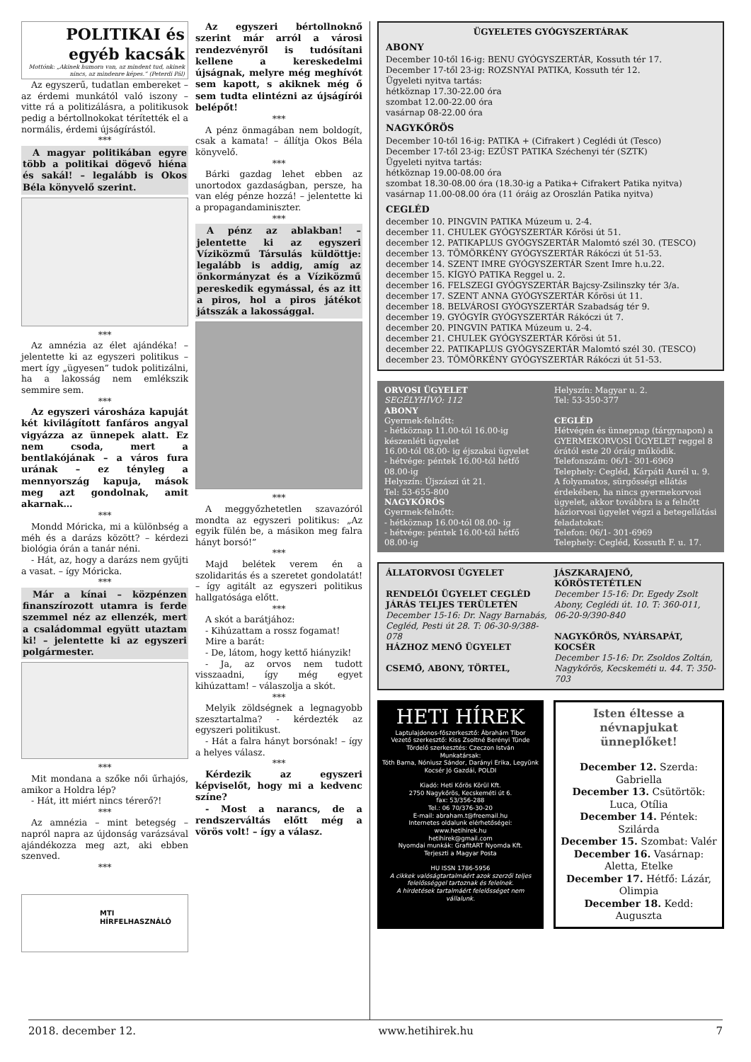POLITIKAI és egyéb kacsák
Mottónk: „Akinek humora van, az mindent tud, akinek nincs, az mindenre képes.” (Peterdi Pál)
Az egyszerű, tudatlan embereket – az érdemi munkától való iszony – vitte rá a politizálásra, a politikusok pedig a bértollnokokat térítették el a normális, érdemi újságírástól.
***
A magyar politikában egyre több a politikai dögevő hiéna és sakál! – legalább is Okos Béla könyvelő szerint.
***
Az amnézia az élet ajándéka! – jelentette ki az egyszeri politikus – mert így „ügyesen” tudok politizálni, ha a lakosság nem emlékszik semmire sem.
***
Az egyszeri városháza kapuját két kivilágított fanfáros angyal vigyázza az ünnepek alatt. Ez nem csoda, mert a bentlakójának – a város fura urának – ez tényleg a mennyország kapuja, mások meg azt gondolnak, amit akarnak…
***
Mondd Móricka, mi a különbség a méh és a darázs között? – kérdezi biológia órán a tanár néni.
- Hát, az, hogy a darázs nem gyűjti a vasat. – így Móricka.
***
Már a kínai – közpénzen finanszírozott utamra is ferde szemmel néz az ellenzék, mert a családommal együtt utaztam ki! – jelentette ki az egyszeri polgármester.
***
Mit mondana a szőke női űrhajós, amikor a Holdra lép?
- Hát, itt miért nincs térerő?!
***
Az amnézia – mint betegség – napról napra az újdonság varázsával ajándékozza meg azt, aki ebben szenved.
***
MTI
HÍRFELHASZNÁLÓ
Az egyszeri bértollnoknő szerint már arról a városi rendezvényről is tudósítani kellene a kereskedelmi újságnak, melyre még meghívót sem kapott, s akiknek még ő sem tudta elintézni az újságírói belépőt!
***
A pénz önmagában nem boldogít, csak a kamata! – állítja Okos Béla könyvelő.
***
Bárki gazdag lehet ebben az unortodox gazdaságban, persze, ha van elég pénze hozzá! – jelentette ki a propagandaminiszter.
***
A pénz az ablakban! – jelentette ki az egyszeri Víziközmű Társulás küldöttje: legalább is addig, amíg az önkormányzat és a Víziközmű pereskedik egymással, és az itt a piros, hol a piros játékot játsszák a lakossággal.
***
A meggyőzhetetlen szavazóról mondta az egyszeri politikus: „Az egyik fülén be, a másikon meg falra hányt borsó!”
***
Majd belétek verem én a szolidaritás és a szeretet gondolatát! – így agitált az egyszeri politikus hallgatósága előtt.
***
A skót a barátjához:
- Kihúzattam a rossz fogamat!
Mire a barát:
- De, látom, hogy kettő hiányzik!
- Ja, az orvos nem tudott visszaadni, így még egyet kihúzattam! – válaszolja a skót.
***
Melyik zöldségnek a legnagyobb szesztartalma? - kérdezték az egyszeri politikust.
- Hát a falra hányt borsónak! – így a helyes válasz.
***
Kérdezik az egyszeri képviselőt, hogy mi a kedvenc színe?
- Most a narancs, de a rendszerváltás előtt még a vörös volt! – így a válasz.
ÜGYELETES GYÓGYSZERTÁRAK
ABONY
December 10-től 16-ig: BENU GYÓGYSZERTÁR, Kossuth tér 17.
December 17-től 23-ig: ROZSNYAI PATIKA, Kossuth tér 12.
Ügyeleti nyitva tartás:
hétköznap 17.30-22.00 óra
szombat 12.00-22.00 óra
vasárnap 08-22.00 óra
NAGYKŐRÖS
December 10-től 16-ig: PATIKA + (Cifrakert ) Ceglédi út (Tesco)
December 17-től 23-ig: EZÜST PATIKA Széchenyi tér (SZTK)
Ügyeleti nyitva tartás:
hétköznap 19.00-08.00 óra
szombat 18.30-08.00 óra (18.30-ig a Patika+ Cifrakert Patika nyitva)
vasárnap 11.00-08.00 óra (11 óráig az Oroszlán Patika nyitva)
CEGLÉD
december 10. PINGVIN PATIKA Múzeum u. 2-4.
december 11. CHULEK GYÓGYSZERTÁR Kőrösi út 51.
december 12. PATIKAPLUS GYÓGYSZERTÁR Malomtó szél 30. (TESCO)
december 13. TÖMÖRKÉNY GYÓGYSZERTÁR Rákóczi út 51-53.
december 14. SZENT IMRE GYÓGYSZERTÁR Szent Imre h.u.22.
december 15. KÍGYÓ PATIKA Reggel u. 2.
december 16. FELSZEGI GYÓGYSZERTÁR Bajcsy-Zsilinszky tér 3/a.
december 17. SZENT ANNA GYÓGYSZERTÁR Kőrösi út 11.
december 18. BELVÁROSI GYÓGYSZERTÁR Szabadság tér 9.
december 19. GYÓGYÍR GYÓGYSZERTÁR Rákóczi út 7.
december 20. PINGVIN PATIKA Múzeum u. 2-4.
december 21. CHULEK GYÓGYSZERTÁR Kőrösi út 51.
december 22. PATIKAPLUS GYÓGYSZERTÁR Malomtó szél 30. (TESCO)
december 23. TÖMÖRKÉNY GYÓGYSZERTÁR Rákóczi út 51-53.
ORVOSI ÜGYELET
SEGÉLYHÍVÓ: 112
ABONY
Gyermek-felnőtt:
- hétköznap 11.00-tól 16.00-ig készenléti ügyelet
16.00-tól 08.00- ig éjszakai ügyelet
- hétvége: péntek 16.00-tól hétfő 08.00-ig
Helyszín: Újszászi út 21.
Tel: 53-655-800
NAGYKŐRÖS
Gyermek-felnőtt:
- hétköznap 16.00-tól 08.00- ig
- hétvége: péntek 16.00-tól hétfő 08.00-ig
Helyszín: Magyar u. 2.
Tel: 53-350-377
CEGLÉD
Hétvégén és ünnepnap (tárgynapon) a GYERMEKORVOSI ÜGYELET reggel 8 órától este 20 óráig működik.
Telefonszám: 06/1- 301-6969
Telephely: Cegléd, Kárpáti Aurél u. 9.
A folyamatos, sürgősségi ellátás érdekében, ha nincs gyermekorvosi ügyelet, akkor továbbra is a felnőtt háziorvosi ügyelet végzi a betegellátási feladatokat:
Telefon: 06/1- 301-6969
Telephely: Cegléd, Kossuth F. u. 17.
ÁLLATORVOSI ÜGYELET
RENDELŐI ÜGYELET CEGLÉD JÁRÁS TELJES TERÜLETÉN
December 15-16: Dr. Nagy Barnabás, Cegléd, Pesti út 28. T: 06-30-9/388-078
HÁZHOZ MENŐ ÜGYELET
CSEMŐ, ABONY, TÖRTEL,
JÁSZKARAJENŐ, KŐRÖSTETÉTLEN
December 15-16: Dr. Egedy Zsolt Abony, Ceglédi út. 10. T: 360-011, 06-20-9/390-840
NAGYKŐRÖS, NYÁRSAPÁT, KOCSÉR
December 15-16: Dr. Zsoldos Zoltán, Nagykőrös, Kecskeméti u. 44. T: 350-703
HETI HÍREK
Laptulajdonos-főszerkesztő: Ábrahám Tibor
Vezető szerkesztő: Kiss Zsoltné Berényi Tünde
Tördelő szerkesztés: Czeczon István
Munkatársak:
Tóth Barna, Nóniusz Sándor, Darányi Erika, Legyünk Kocsér Jó Gazdái, POLDI
Kiadó: Heti Kőrös Körül Kft.
2750 Nagykőrös, Kecskeméti út 6.
fax: 53/356-288
Tel.: 06 70/376-30-20
E-mail: abraham.t@freemail.hu
Internetes oldalunk elérhetőségei:
www.hetihirek.hu
hetihirek@gmail.com
Nyomdai munkák: GrafitART Nyomda Kft.
Terjeszti a Magyar Posta
HU ISSN 1786-5956
A cikkek valóságtartalmáért azok szerzői teljes felelősséggel tartoznak és felelnek.
A hirdetések tartalmáért felelősséget nem vállalunk.
Isten éltesse a névnapjukat ünneplőket!
December 12. Szerda: Gabriella
December 13. Csütörtök: Luca, Otília
December 14. Péntek: Szilárda
December 15. Szombat: Valér
December 16. Vasárnap: Aletta, Etelke
December 17. Hétfő: Lázár, Olimpia
December 18. Kedd: Auguszta
2018. december 12. www.hetihirek.hu 7